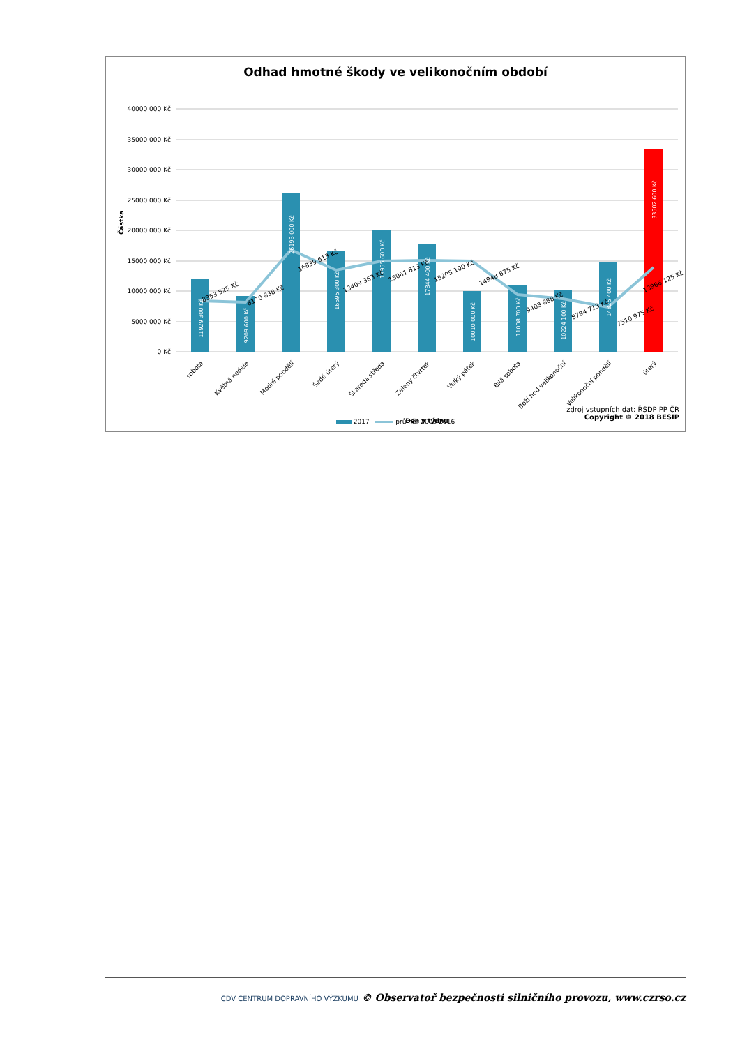Odhad hmotné škody ve velikonočním období
40000 000 Kč
35000 000 Kč
30000 000 Kč
25000 000 Kč
20000 000 Kč
15000 000 Kč
10000 000 Kč
5000 000 Kč
0 Kč
Částka
11929 300 Kč
9209 600 Kč
26193 000 Kč
16595 300 Kč
19955 600 Kč
17844 400 Kč
10010 000 Kč
11008 700 Kč
10224 100 Kč
14825 400 Kč
33502 600 Kč
8353 525 Kč
8170 838 Kč
16839 613 Kč
13409 363 Kč
15061 813 Kč
15205 100 Kč
14948 875 Kč
9403 888 Kč
8794 713 Kč
7510 975 Kč
13966 125 Kč
sobota
Květná neděle
Modré pondělí
Šedé úterý
Škaredá středa
Zelený čtvrtek
Velký pátek
Bílá sobota
Boží hod velikonoční
Velikonoční pondělí
úterý
Den v týdnu
2017 průměr 2009-2016
zdroj vstupních dat: ŘSDP PP ČR
Copyright © 2018 BESIP
CDV CENTRUM DOPRAVNÍHO VÝZKUMU © Observatoř bezpečnosti silničního provozu, www.czrso.cz